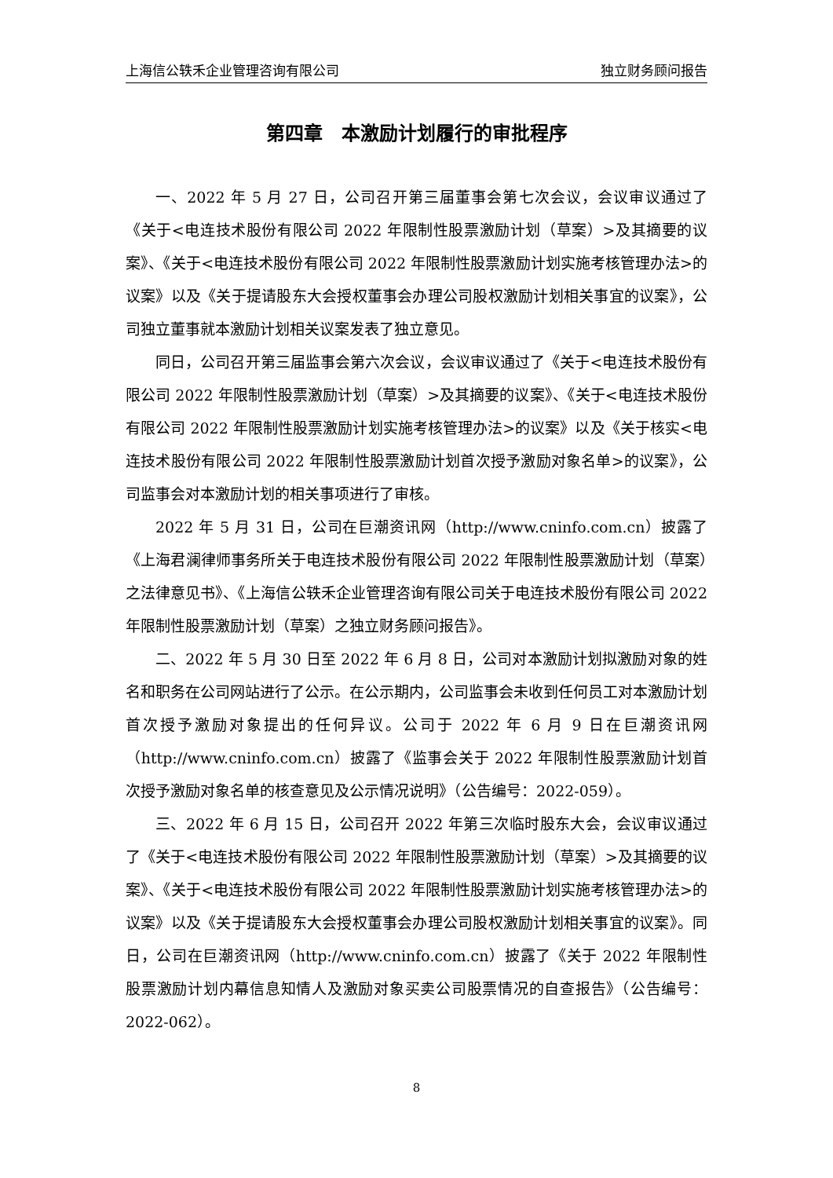上海信公轶禾企业管理咨询有限公司 独立财务顾问报告
第四章　本激励计划履行的审批程序
一、2022 年 5 月 27 日，公司召开第三届董事会第七次会议，会议审议通过了《关于<电连技术股份有限公司 2022 年限制性股票激励计划（草案）>及其摘要的议案》、《关于<电连技术股份有限公司 2022 年限制性股票激励计划实施考核管理办法>的议案》以及《关于提请股东大会授权董事会办理公司股权激励计划相关事宜的议案》，公司独立董事就本激励计划相关议案发表了独立意见。
同日，公司召开第三届监事会第六次会议，会议审议通过了《关于<电连技术股份有限公司 2022 年限制性股票激励计划（草案）>及其摘要的议案》、《关于<电连技术股份有限公司 2022 年限制性股票激励计划实施考核管理办法>的议案》以及《关于核实<电连技术股份有限公司 2022 年限制性股票激励计划首次授予激励对象名单>的议案》，公司监事会对本激励计划的相关事项进行了审核。
2022 年 5 月 31 日，公司在巨潮资讯网（http://www.cninfo.com.cn）披露了《上海君澜律师事务所关于电连技术股份有限公司 2022 年限制性股票激励计划（草案）之法律意见书》、《上海信公轶禾企业管理咨询有限公司关于电连技术股份有限公司 2022 年限制性股票激励计划（草案）之独立财务顾问报告》。
二、2022 年 5 月 30 日至 2022 年 6 月 8 日，公司对本激励计划拟激励对象的姓名和职务在公司网站进行了公示。在公示期内，公司监事会未收到任何员工对本激励计划首次授予激励对象提出的任何异议。公司于 2022 年 6 月 9 日在巨潮资讯网（http://www.cninfo.com.cn）披露了《监事会关于 2022 年限制性股票激励计划首次授予激励对象名单的核查意见及公示情况说明》（公告编号：2022-059）。
三、2022 年 6 月 15 日，公司召开 2022 年第三次临时股东大会，会议审议通过了《关于<电连技术股份有限公司 2022 年限制性股票激励计划（草案）>及其摘要的议案》、《关于<电连技术股份有限公司 2022 年限制性股票激励计划实施考核管理办法>的议案》以及《关于提请股东大会授权董事会办理公司股权激励计划相关事宜的议案》。同日，公司在巨潮资讯网（http://www.cninfo.com.cn）披露了《关于 2022 年限制性股票激励计划内幕信息知情人及激励对象买卖公司股票情况的自查报告》（公告编号：2022-062）。
8